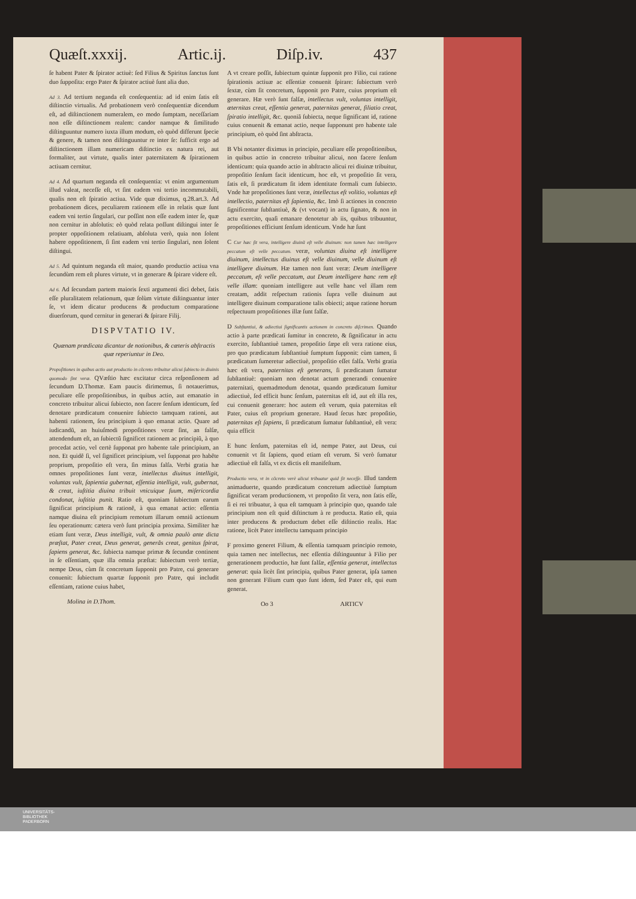Quæſt.xxxij. Artic.ij. Diſp.iv. 437
ſe habent Pater & ſpirator actiuè: ſed Filius & Spiritus ſanctus ſunt duo ſuppoſita: ergo Pater & ſpirator actiuè ſunt alia duo.
Ad 3. Ad tertium neganda eſt conſequentia: ad id enim ſatis eſt diſtinctio virtualis. Ad probationem verò conſequentiæ dicendum eſt, ad diſtinctionem numeralem, eo modo ſumptam, neceſſariam non eſſe diſtinctionem realem: candor namque & ſimilitudo diſtinguuntur numero iuxta illum modum, eò quòd differunt ſpecie & genere, & tamen non diſtinguuntur re inter ſe: ſufficit ergo ad diſtinctionem illam numericam diſtinctio ex natura rei, aut formaliter, aut virtute, qualis inter paternitatem & ſpirationem actiuam cernitur.
Ad 4. Ad quartum neganda eſt conſequentia: vt enim argumentum illud valeat, neceſſe eſt, vt ſint eadem vni tertio incommutabili, qualis non eſt ſpiratio actiua. Vide quæ diximus, q.28.art.3. Ad probationem dices, peculiarem rationem eſſe in relatis quæ ſunt eadem vni tertio ſingulari, cur poſſint non eſſe eadem inter ſe, quæ non cernitur in abſolutis: eò quòd relata poſſunt diſtingui inter ſe propter oppoſitionem relatiuam, abſoluta verò, quia non ſolent habere oppoſitionem, ſi ſint eadem vni tertio ſingulari, non ſolent diſtingui.
Ad 5. Ad quintum neganda eſt maior, quando productio actiua vna ſecundùm rem eſt plures virtute, vt in generare & ſpirare videre eſt.
Ad 6. Ad ſecundam partem maioris ſexti argumenti dici debet, ſatis eſſe pluralitatem relationum, quæ ſolùm virtute diſtinguantur inter ſe, vt idem dicatur producens & productum comparatione diuerſorum, quod cernitur in generari & ſpirare Filij.
DISPVTATIO IV.
Quænam prædicata dicantur de notionibus, & cæteris abſtractis quæ reperiuntur in Deo.
Propoſitiones in quibus actio aut productio in cõcreto tribuitur alicui ſubiecto in diuinis quomodo ſint veræ. QVæſtio hæc excitatur circa reſponſionem ad ſecundum D.Thomæ. Eam paucis dirimemus, ſi notauerimus, peculiare eſſe propoſitionibus, in quibus actio, aut emanatio in concreto tribuitur alicui ſubiecto, non facere ſenſum identicum, ſed denotare prædicatum conuenire ſubiecto tamquam rationi, aut habenti rationem, ſeu principium à quo emanat actio. Quare ad iudicandũ, an huiuſmodi propoſitiones veræ ſint, an falſæ, attendendum eſt, an ſubiectũ ſignificet rationem ac principiũ, à quo procedat actio, vel certè ſupponat pro habente tale principium, an non. Et quidẽ ſi, vel ſignificet principium, vel ſupponat pro habẽte proprium, propoſitio eſt vera, ſin minus falſa. Verbi gratia hæ omnes propoſitiones ſunt veræ, intellectus diuinus intelligit, voluntas vult, ſapientia gubernat, eſſentia intelligit, vult, gubernat, & creat, iuſtitia diuina tribuit vnicuique ſuum, miſericordia condonat, iuſtitia punit. Ratio eſt, quoniam ſubiectum earum ſignificat principium & rationẽ, à qua emanat actio: eſſentia namque diuina eſt principium remotum illarum omniũ actionum ſeu operationum: cætera verò ſunt principia proxima. Similiter hæ etiam ſunt veræ, Deus intelligit, vult, & omnia paulò ante dicta præſtat, Pater creat, Deus generat, generãs creat, genitus ſpirat, ſapiens generat, &c. ſubiecta namque primæ & ſecundæ continent in ſe eſſentiam, quæ illa omnia præſtat: ſubiectum verò tertiæ, nempe Deus, cùm ſit concretum ſupponit pro Patre, cui generare conuenit: ſubiectum quartæ ſupponit pro Patre, qui includit eſſentiam, ratione cuius habet,
Molina in D.Thom.
A vt creare poſſit, ſubiectum quintæ ſupponit pro Filio, cui ratione ſpirationis actiuæ ac eſſentiæ conuenit ſpirare: ſubiectum verò ſextæ, cùm ſit concretum, ſupponit pro Patre, cuius proprium eſt generare. Hæ verò ſunt falſæ, intellectus vult, voluntas intelligit, æternitas creat, eſſentia generat, paternitas generat, filiatio creat, ſpiratio intelligit, &c. quoniã ſubiecta, neque ſignificant id, ratione cuius conuenit & emanat actio, neque ſupponunt pro habente tale principium, eò quòd ſint abſtracta.
B Vbi notanter diximus in principio, peculiare eſſe propoſitionibus, in quibus actio in concreto tribuitur alicui, non facere ſenſum identicum: quia quando actio in abſtracto alicui rei diuinæ tribuitur, propoſitio ſenſum facit identicum, hoc eſt, vt propoſitio ſit vera, ſatis eſt, ſi prædicatum ſit idem identitate formali cum ſubiecto. Vnde hæ propoſitiones ſunt veræ, intellectus eſt volitio, voluntas eſt intellectio, paternitas eſt ſapientia, &c. Imò ſi actiones in concreto ſignificentur ſubſtantiuè, & (vt vocant) in actu ſignato, & non in actu exercito, quaſi emanare denotetur ab iis, quibus tribuuntur, propoſitiones efficiunt ſenſum identicum. Vnde hæ ſunt
C Cur hæc ſit vera, intelligere diuinũ eſt velle diuinum: non tamen hæc intelligere peccatum eſt velle peccatum. veræ, voluntas diuina eſt intelligere diuinum, intellectus diuinus eſt velle diuinum, velle diuinum eſt intelligere diuinum. Hæ tamen non ſunt veræ: Deum intelligere peccatum, eſt velle peccatum, aut Deum intelligere hanc rem eſt velle illam: quoniam intelligere aut velle hanc vel illam rem creatam, addit reſpectum rationis ſupra velle diuinum aut intelligere diuinum comparatione talis obiecti; atque ratione horum reſpectuum propoſitiones illæ ſunt falſæ.
D Subſtantiui, & adiectiui ſignificantis actionem in concreto diſcrimen. Quando actio à parte prædicati ſumitur in concreto, & ſignificatur in actu exercito, ſubſtantiuè tamen, propoſitio ſæpe eſt vera ratione eius, pro quo prædicatum ſubſtantiuè ſumptum ſupponit: cùm tamen, ſi prædicatum ſumeretur adiectiuè, propoſitio eſſet falſa. Verbi gratia hæc eſt vera, paternitas eſt generans, ſi prædicatum ſumatur ſubſtantiuè: quoniam non denotat actum generandi conuenire paternitati, quemadmodum denotat, quando prædicatum ſumitur adiectiuè, ſed efficit hunc ſenſum, paternitas eſt id, aut eſt illa res, cui conuenit generare: hoc autem eſt verum, quia paternitas eſt Pater, cuius eſt proprium generare. Haud ſecus hæc propoſitio, paternitas eſt ſapiens, ſi prædicatum ſumatur ſubſtantiuè, eſt vera: quia efficit
E hunc ſenſum, paternitas eſt id, nempe Pater, aut Deus, cui conuenit vt ſit ſapiens, quod etiam eſt verum. Si verò ſumatur adiectiuè eſt falſa, vt ex dictis eſt manifeſtum.
Productio vera, vt in cõcreto verè alicui tribuatur quid ſit neceſſe. Illud tandem animaduerte, quando prædicatum concretum adiectiuè ſumptum ſignificat veram productionem, vt propoſito ſit vera, non ſatis eſſe, ſi ei rei tribuatur, à qua eſt tamquam à principio quo, quando tale principium non eſt quid diſtinctum à re producta. Ratio eſt, quia inter producens & productum debet eſſe diſtinctio realis. Hac ratione, licèt Pater intellectu tamquam principio
F proximo generet Filium, & eſſentia tamquam principio remoto, quia tamen nec intellectus, nec eſſentia diſtinguuntur à Filio per generationem productio, hæ ſunt falſæ, eſſentia generat, intellectus generat: quia licèt ſint principia, quibus Pater generat, ipſa tamen non generant Filium cum quo ſunt idem, ſed Pater eſt, qui eum generat.
Oo 3 ARTICV
UNIVERSITÄTS-
BIBLIOTHEK
PADERBORN